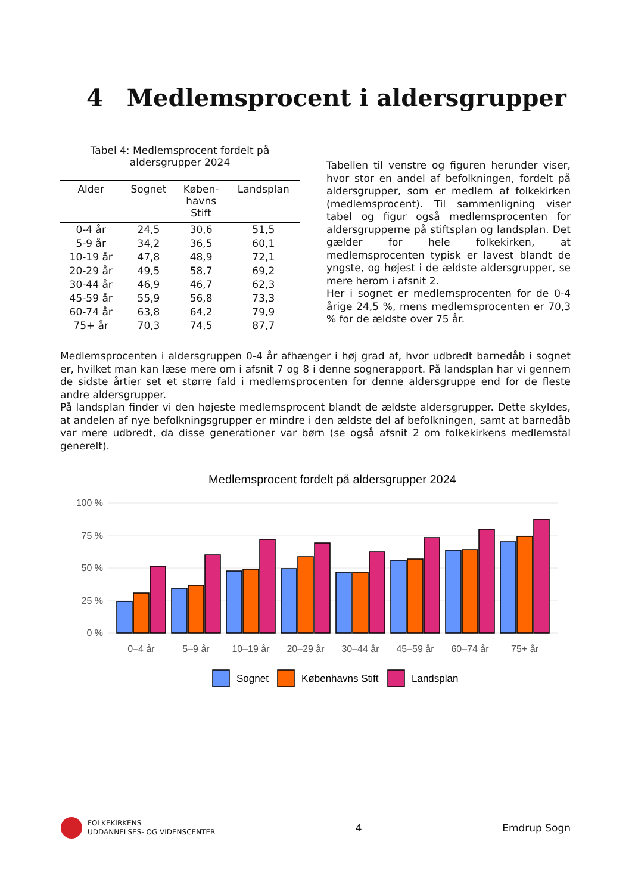4 Medlemsprocent i aldersgrupper
Tabel 4: Medlemsprocent fordelt på
aldersgrupper 2024
| Alder | Sognet | Køben- havns Stift | Landsplan |
| --- | --- | --- | --- |
| 0-4 år | 24,5 | 30,6 | 51,5 |
| 5-9 år | 34,2 | 36,5 | 60,1 |
| 10-19 år | 47,8 | 48,9 | 72,1 |
| 20-29 år | 49,5 | 58,7 | 69,2 |
| 30-44 år | 46,9 | 46,7 | 62,3 |
| 45-59 år | 55,9 | 56,8 | 73,3 |
| 60-74 år | 63,8 | 64,2 | 79,9 |
| 75+ år | 70,3 | 74,5 | 87,7 |
Tabellen til venstre og figuren herunder viser, hvor stor en andel af befolkningen, fordelt på aldersgrupper, som er medlem af folkekirken (medlemsprocent). Til sammenligning viser tabel og figur også medlemsprocenten for aldersgrupperne på stiftsplan og landsplan. Det gælder for hele folkekirken, at medlemsprocenten typisk er lavest blandt de yngste, og højest i de ældste aldersgrupper, se mere herom i afsnit 2.
Her i sognet er medlemsprocenten for de 0-4 årige 24,5 %, mens medlemsprocenten er 70,3 % for de ældste over 75 år.
Medlemsprocenten i aldersgruppen 0-4 år afhænger i høj grad af, hvor udbredt barnedåb i sognet er, hvilket man kan læse mere om i afsnit 7 og 8 i denne sognerapport. På landsplan har vi gennem de sidste årtier set et større fald i medlemsprocenten for denne aldersgruppe end for de fleste andre aldersgrupper.
På landsplan finder vi den højeste medlemsprocent blandt de ældste aldersgrupper. Dette skyldes, at andelen af nye befolkningsgrupper er mindre i den ældste del af befolkningen, samt at barnedåb var mere udbredt, da disse generationer var børn (se også afsnit 2 om folkekirkens medlemstal generelt).
Medlemsprocent fordelt på aldersgrupper 2024
100 %
75 %
50 %
25 %
0 %
0–4 år
5–9 år
10–19 år
20–29 år
30–44 år
45–59 år
60–74 år
75+ år
Sognet
Københavns Stift
Landsplan
FOLKEKIRKENS
UDDANNELSES- OG VIDENSCENTER
4 Emdrup Sogn